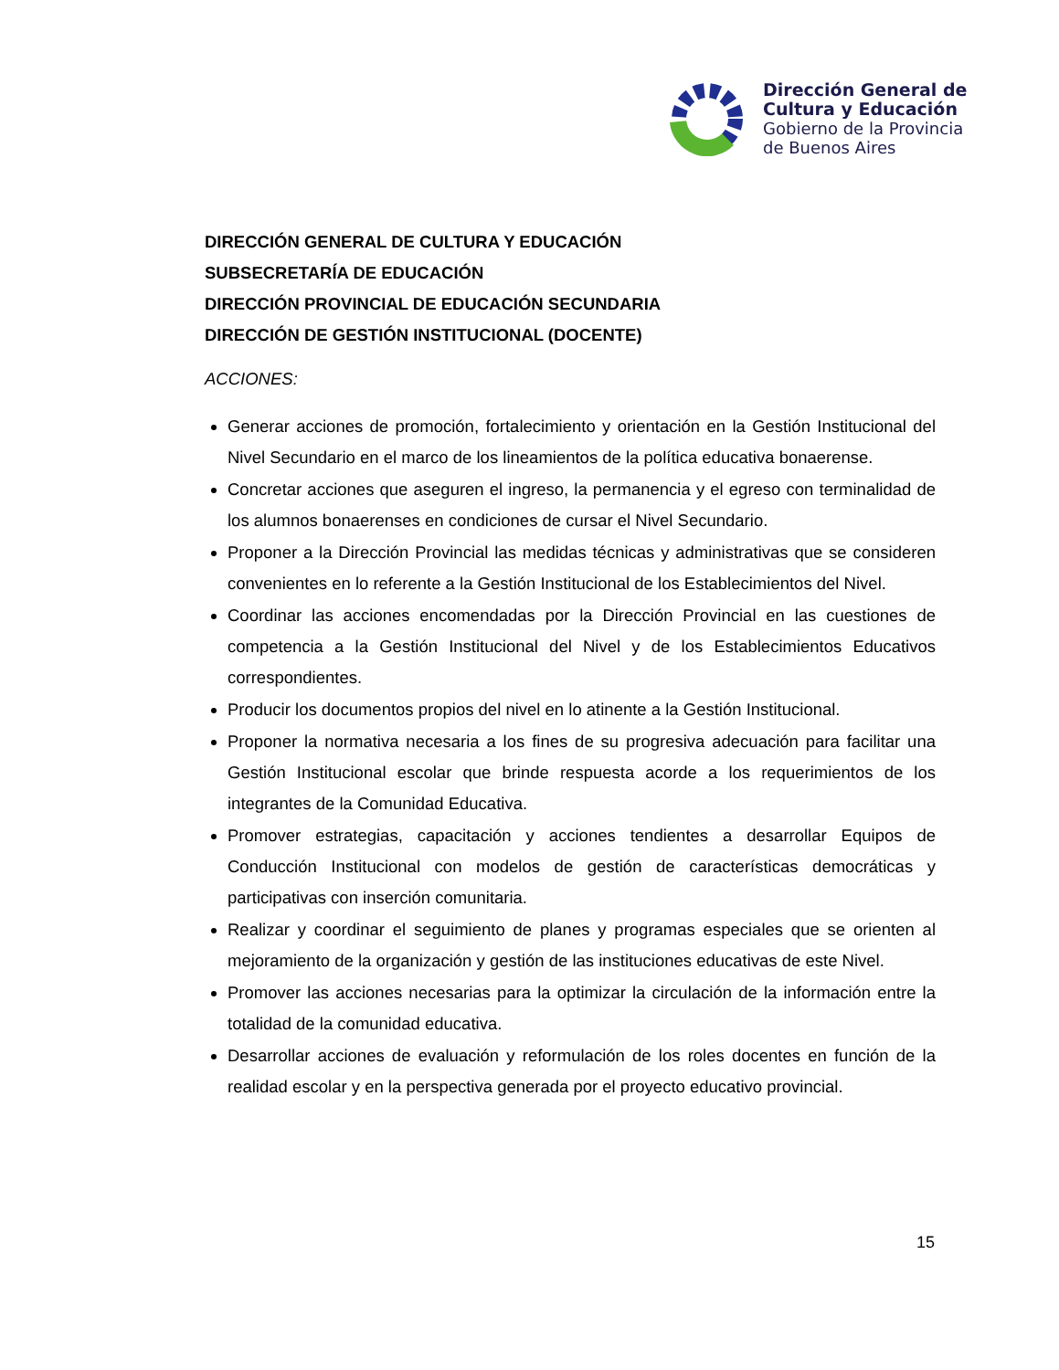Dirección General de
Cultura y Educación
Gobierno de la Provincia
de Buenos Aires
DIRECCIÓN GENERAL DE CULTURA Y EDUCACIÓN
SUBSECRETARÍA DE EDUCACIÓN
DIRECCIÓN PROVINCIAL DE EDUCACIÓN SECUNDARIA
DIRECCIÓN DE GESTIÓN INSTITUCIONAL (DOCENTE)
ACCIONES:
Generar acciones de promoción, fortalecimiento y orientación en la Gestión Institucional del Nivel Secundario en el marco de los lineamientos de la política educativa bonaerense.
Concretar acciones que aseguren el ingreso, la permanencia y el egreso con terminalidad de los alumnos bonaerenses en condiciones de cursar el Nivel Secundario.
Proponer a la Dirección Provincial las medidas técnicas y administrativas que se consideren convenientes en lo referente a la Gestión Institucional de los Establecimientos del Nivel.
Coordinar las acciones encomendadas por la Dirección Provincial en las cuestiones de competencia a la Gestión Institucional del Nivel y de los Establecimientos Educativos correspondientes.
Producir los documentos propios del nivel en lo atinente a la Gestión Institucional.
Proponer la normativa necesaria a los fines de su progresiva adecuación para facilitar una Gestión Institucional escolar que brinde respuesta acorde a los requerimientos de los integrantes de la Comunidad Educativa.
Promover estrategias, capacitación y acciones tendientes a desarrollar Equipos de Conducción Institucional con modelos de gestión de características democráticas y participativas con inserción comunitaria.
Realizar y coordinar el seguimiento de planes y programas especiales que se orienten al mejoramiento de la organización y gestión de las instituciones educativas de este Nivel.
Promover las acciones necesarias para la optimizar la circulación de la información entre la totalidad de la comunidad educativa.
Desarrollar acciones de evaluación y reformulación de los roles docentes en función de la realidad escolar y en la perspectiva generada por el proyecto educativo provincial.
15